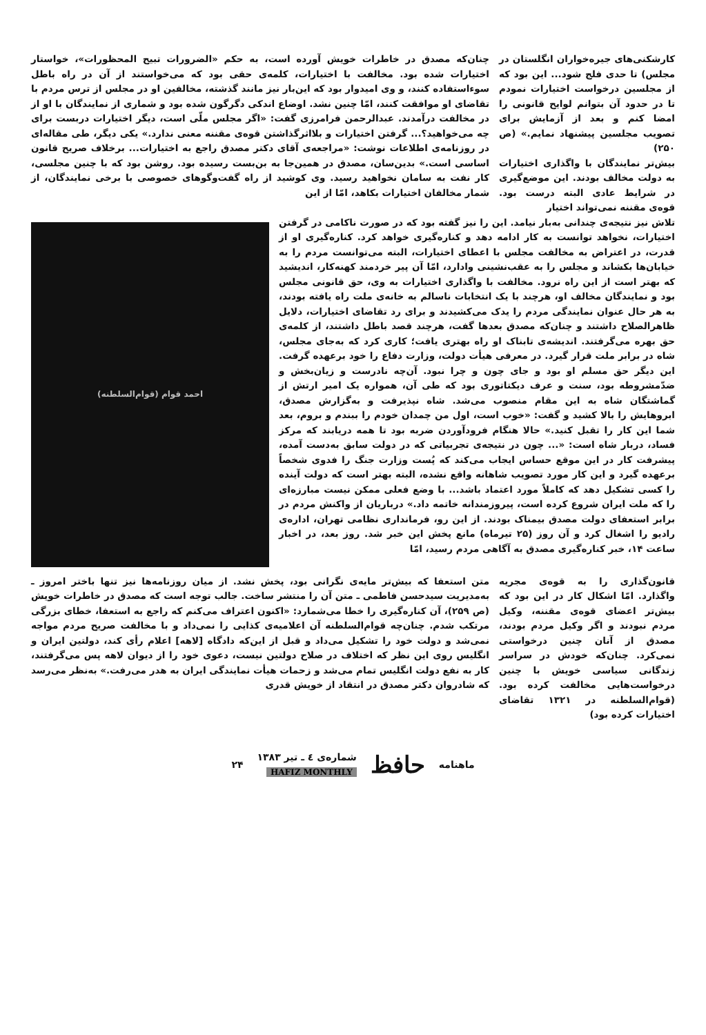کارشکنی‌های جیره‌خواران انگلستان در مجلس) تا حدی فلج شود... این بود که از مجلسین درخواست اختیارات نمودم تا در حدود آن بتوانم لوایح قانونی را امضا کنم و بعد از آزمایش برای تصویب مجلسین پیشنهاد نمایم.» (ص ۲۵۰)
بیش‌تر نمایندگان با واگذاری اختیارات به دولت مخالف بودند. این موضع‌گیری در شرایط عادی البته درست بود. قوه‌ی مقننه نمی‌تواند اختیار
چنان‌که مصدق در خاطرات خویش آورده است، به حکم «الضرورات تبیح المحظورات»، خواستار اختیارات شده بود. مخالفت با اختیارات، کلمه‌ی حقی بود که می‌خواستند از آن در راه باطل سوءاستفاده کنند، و وی امیدوار بود که این‌بار نیز مانند گذشته، مخالفین او در مجلس از ترس مردم با تقاضای او موافقت کنند، امّا چنین نشد. اوضاع اندکی دگرگون شده بود و شماری از نمایندگان با او از در مخالفت درآمدند. عبدالرحمن فرامرزی گفت: «اگر مجلس ملّی است، دیگر اختیارات دربست برای چه می‌خواهید؟... گرفتن اختیارات و بلااثرگذاشتن قوه‌ی مقننه معنی ندارد.» یکی دیگر، طی مقاله‌ای در روزنامه‌ی اطلاعات نوشت: «مراجعه‌ی آقای دکتر مصدق راجع به اختیارات... برخلاف صریح قانون اساسی است.» بدین‌سان، مصدق در همین‌جا به بن‌بست رسیده بود. روشن بود که با چنین مجلسی، کار نفت به سامان نخواهید رسید. وی کوشید از راه گفت‌وگوهای خصوصی با برخی نمایندگان، از شمار مخالفان اختیارات بکاهد، امّا از این
تلاش نیز نتیجه‌ی چندانی به‌بار نیامد. این را نیز گفته بود که در صورت ناکامی در گرفتن اختیارات، نخواهد توانست به کار ادامه دهد و کناره‌گیری خواهد کرد. کناره‌گیری او از قدرت، در اعتراض به مخالفت مجلس با اعطای اختیارات، البته می‌توانست مردم را به خیابان‌ها بکشاند و مجلس را به عقب‌نشینی وادارد، امّا آن پیر خردمند کهنه‌کار، اندیشید که بهتر است از این راه نرود. مخالفت با واگذاری اختیارات به وی، حق قانونی مجلس بود و نمایندگان مخالف او، هرچند با یک انتخابات ناسالم به خانه‌ی ملت راه یافته بودند، به هر حال عنوان نمایندگی مردم را یدک می‌کشیدند و برای رد تقاضای اختیارات، دلایل ظاهرالصلاح داشتند و چنان‌که مصدق بعدها گفت، هرچند قصد باطل داشتند، از کلمه‌ی حق بهره می‌گرفتند. اندیشه‌ی تابناک او راه بهتری یافت؛ کاری کرد که به‌جای مجلس، شاه در برابر ملت قرار گیرد. در معرفی هیأت دولت، وزارت دفاع را خود برعهده گرفت. این دیگر حق مسلم او بود و جای چون و چرا نبود. آن‌چه نادرست و زیان‌بخش و ضدّمشروطه بود، سنت و عرف دیکتاتوری بود که طی آن، همواره یک امیر ارتش از گماشتگان شاه به این مقام منصوب می‌شد. شاه نپذیرفت و به‌گزارش مصدق، ابروهایش را بالا کشید و گفت: «خوب است، اول من چمدان خودم را ببندم و بروم، بعد شما این کار را تقبل کنید.» حالا هنگام فرودآوردن ضربه بود تا همه دریابند که مرکز فساد، دربار شاه است: «... چون در نتیجه‌ی تجربیاتی که در دولت سابق به‌دست آمده، پیشرفت کار در این موقع حساس ایجاب می‌کند که پُست وزارت جنگ را فدوی شخصاً برعهده گیرد و این کار مورد تصویب شاهانه واقع نشده، البته بهتر است که دولت آینده را کسی تشکیل دهد که کاملاً مورد اعتماد باشد... با وضع فعلی ممکن نیست مبارزه‌ای را که ملت ایران شروع کرده است، پیروزمندانه خاتمه داد.» درباریان از واکنش مردم در برابر استعفای دولت مصدق بیمناک بودند. از این رو، فرمانداری نظامی تهران، اداره‌ی رادیو را اشغال کرد و آن روز (۲۵ تیرماه) مانع پخش این خبر شد. روز بعد، در اخبار ساعت ۱۴، خبر کناره‌گیری مصدق به آگاهی مردم رسید، امّا
احمد قوام (قوام‌السلطنه)
قانون‌گذاری را به قوه‌ی مجریه واگذارد. امّا اشکال کار در این بود که بیش‌تر اعضای قوه‌ی مقننه، وکیل مردم نبودند و اگر وکیل مردم بودند، مصدق از آنان چنین درخواستی نمی‌کرد. چنان‌که خودش در سراسر زندگانی سیاسی خویش با چنین درخواست‌هایی مخالفت کرده بود. (قوام‌السلطنه در ۱۳۲۱ تقاضای اختیارات کرده بود)
متن استعفا که بیش‌تر مایه‌ی نگرانی بود، پخش نشد. از میان روزنامه‌ها نیز تنها باختر امروز ـ به‌مدیریت سیدحسن فاطمی ـ متن آن را منتشر ساخت. جالب توجه است که مصدق در خاطرات خویش (ص ۲۵۹)، آن کناره‌گیری را خطا می‌شمارد: «اکنون اعتراف می‌کنم که راجع به استعفا، خطای بزرگی مرتکب شدم. چنان‌چه قوام‌السلطنه آن اعلامیه‌ی کذایی را نمی‌داد و با مخالفت صریح مردم مواجه نمی‌شد و دولت خود را تشکیل می‌داد و قبل از این‌که دادگاه [لاهه] اعلام رأی کند، دولتین ایران و انگلیس روی این نظر که اختلاف در صلاح دولتین نیست، دعوی خود را از دیوان لاهه پس می‌گرفتند، کار به نفع دولت انگلیس تمام می‌شد و زحمات هیأت نمایندگی ایران به هدر می‌رفت.» به‌نظر می‌رسد که شادروان دکتر مصدق در انتقاد از خویش قدری
ماهنامه حافظ شماره‌ی ٤ ـ تیر ۱۳۸۳
HAFIZ MONTHLY ۲۴